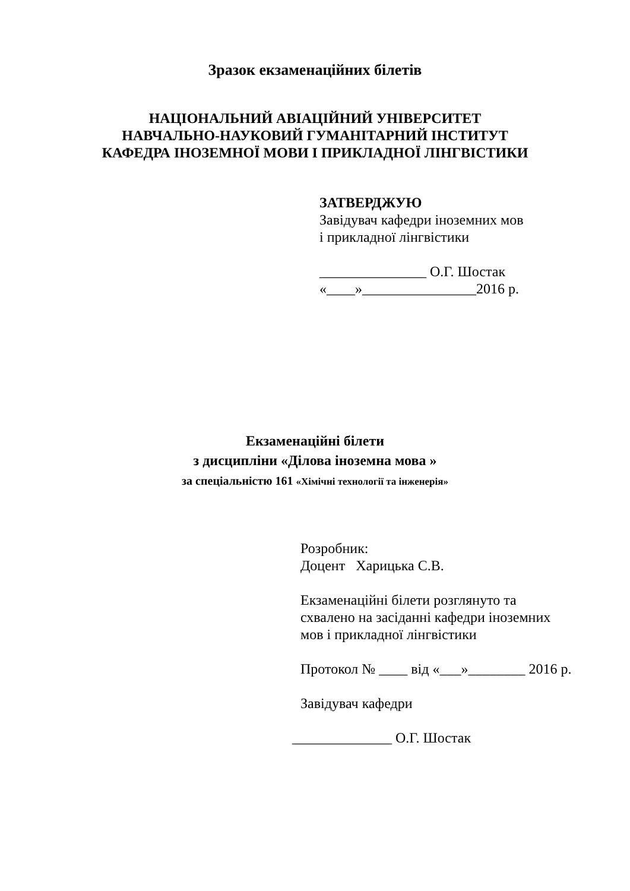Зразок екзаменаційних білетів
НАЦІОНАЛЬНИЙ АВІАЦІЙНИЙ УНІВЕРСИТЕТ
НАВЧАЛЬНО-НАУКОВИЙ ГУМАНІТАРНИЙ ІНСТИТУТ
КАФЕДРА ІНОЗЕМНОЇ МОВИ І ПРИКЛАДНОЇ ЛІНГВІСТИКИ
ЗАТВЕРДЖУЮ
Завідувач кафедри іноземних мов
і прикладної лінгвістики
_______________ О.Г. Шостак
«____»________________2016 р.
Екзаменаційні білети
з дисципліни «Ділова іноземна мова »
за спеціальністю 161 «Хімічні технології та інженерія»
Розробник:
Доцент Харицька С.В.
Екзаменаційні білети розглянуто та
схвалено на засіданні кафедри іноземних
мов і прикладної лінгвістики
Протокол № ____ від «___»________ 2016 р.
Завідувач кафедри
______________ О.Г. Шостак